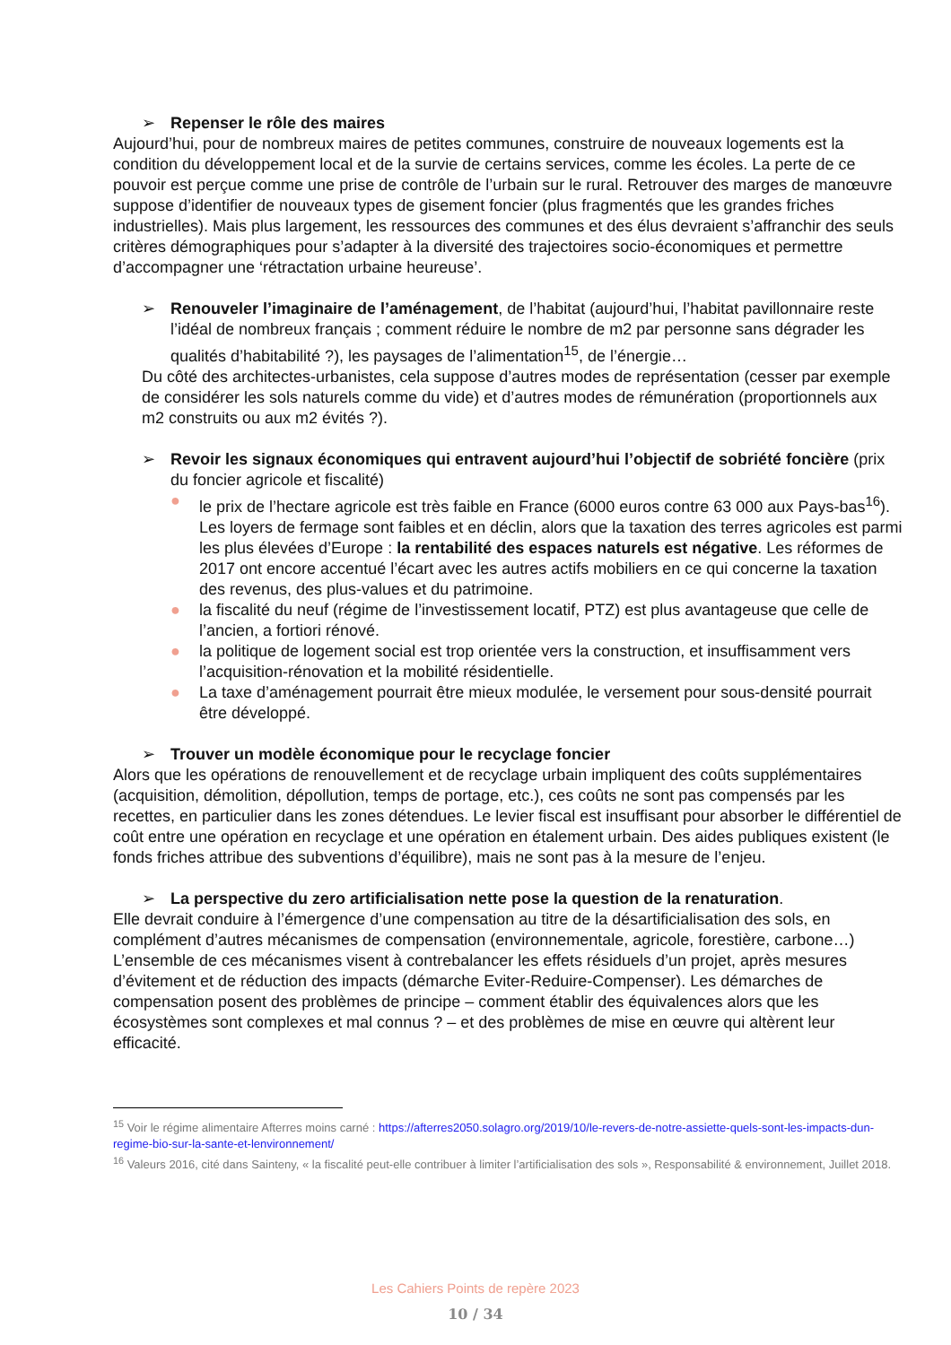➢ Repenser le rôle des maires
Aujourd’hui, pour de nombreux maires de petites communes, construire de nouveaux logements est la condition du développement local et de la survie de certains services, comme les écoles. La perte de ce pouvoir est perçue comme une prise de contrôle de l’urbain sur le rural. Retrouver des marges de manœuvre suppose d’identifier de nouveaux types de gisement foncier (plus fragmentés que les grandes friches industrielles). Mais plus largement, les ressources des communes et des élus devraient s’affranchir des seuls critères démographiques pour s’adapter à la diversité des trajectoires socio-économiques et permettre d’accompagner une ‘rétractation urbaine heureuse’.
➢ Renouveler l’imaginaire de l’aménagement, de l’habitat (aujourd’hui, l’habitat pavillonnaire reste l’idéal de nombreux français ; comment réduire le nombre de m2 par personne sans dégrader les qualités d’habitabilité ?), les paysages de l’alimentation<sup>15</sup>, de l’énergie…
Du côté des architectes-urbanistes, cela suppose d’autres modes de représentation (cesser par exemple de considérer les sols naturels comme du vide) et d’autres modes de rémunération (proportionnels aux m2 construits ou aux m2 évités ?).
➢ Revoir les signaux économiques qui entravent aujourd’hui l’objectif de sobriété foncière (prix du foncier agricole et fiscalité)
● le prix de l’hectare agricole est très faible en France (6000 euros contre 63 000 aux Pays-bas<sup>16</sup>). Les loyers de fermage sont faibles et en déclin, alors que la taxation des terres agricoles est parmi les plus élevées d’Europe : la rentabilité des espaces naturels est négative. Les réformes de 2017 ont encore accentué l’écart avec les autres actifs mobiliers en ce qui concerne la taxation des revenus, des plus-values et du patrimoine.
● la fiscalité du neuf (régime de l’investissement locatif, PTZ) est plus avantageuse que celle de l’ancien, a fortiori rénové.
● la politique de logement social est trop orientée vers la construction, et insuffisamment vers l’acquisition-rénovation et la mobilité résidentielle.
● La taxe d’aménagement pourrait être mieux modulée, le versement pour sous-densité pourrait être développé.
➢ Trouver un modèle économique pour le recyclage foncier
Alors que les opérations de renouvellement et de recyclage urbain impliquent des coûts supplémentaires (acquisition, démolition, dépollution, temps de portage, etc.), ces coûts ne sont pas compensés par les recettes, en particulier dans les zones détendues. Le levier fiscal est insuffisant pour absorber le différentiel de coût entre une opération en recyclage et une opération en étalement urbain. Des aides publiques existent (le fonds friches attribue des subventions d’équilibre), mais ne sont pas à la mesure de l’enjeu.
➢ La perspective du zero artificialisation nette pose la question de la renaturation.
Elle devrait conduire à l’émergence d’une compensation au titre de la désartificialisation des sols, en complément d’autres mécanismes de compensation (environnementale, agricole, forestière, carbone…) L’ensemble de ces mécanismes visent à contrebalancer les effets résiduels d’un projet, après mesures d’évitement et de réduction des impacts (démarche Eviter-Reduire-Compenser). Les démarches de compensation posent des problèmes de principe – comment établir des équivalences alors que les écosystèmes sont complexes et mal connus ? – et des problèmes de mise en œuvre qui altèrent leur efficacité.
<sup>15</sup> Voir le régime alimentaire Afterres moins carné : https://afterres2050.solagro.org/2019/10/le-revers-de-notre-assiette-quels-sont-les-impacts-dun-regime-bio-sur-la-sante-et-lenvironnement/
<sup>16</sup> Valeurs 2016, cité dans Sainteny, « la fiscalité peut-elle contribuer à limiter l’artificialisation des sols », Responsabilité & environnement, Juillet 2018.
Les Cahiers Points de repère 2023
10 / 34